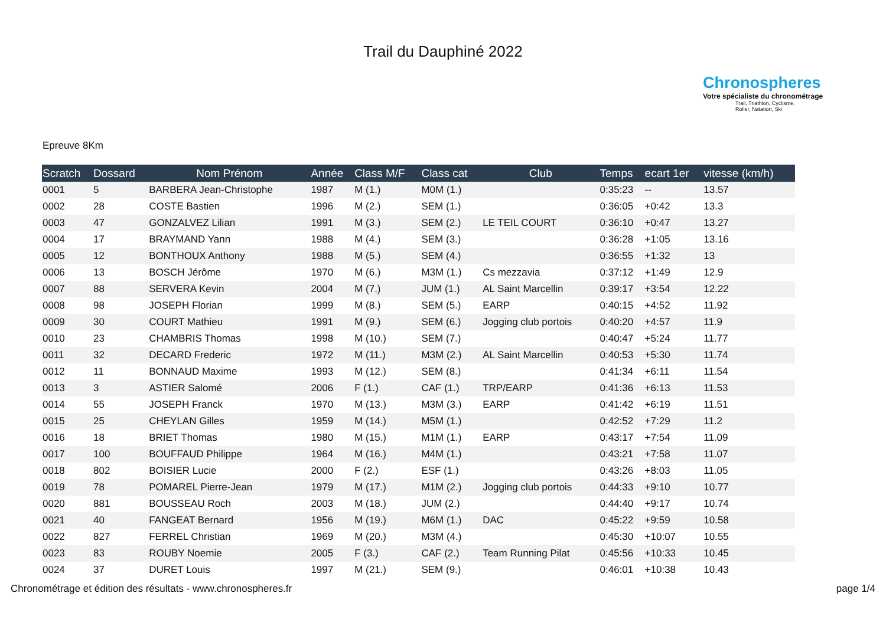Trail du Dauphiné 2022
Chronospheres
Votre spécialiste du chronométrage
Trail, Triathlon, Cyclisme,
Roller, Natation, Ski
Epreuve 8Km
| Scratch | Dossard | Nom Prénom | Année | Class M/F | Class cat | Club | Temps | ecart 1er | vitesse (km/h) |
| --- | --- | --- | --- | --- | --- | --- | --- | --- | --- |
| 0001 | 5 | BARBERA Jean-Christophe | 1987 | M (1.) | M0M (1.) | | 0:35:23 | -- | 13.57 |
| 0002 | 28 | COSTE Bastien | 1996 | M (2.) | SEM (1.) | | 0:36:05 | +0:42 | 13.3 |
| 0003 | 47 | GONZALVEZ Lilian | 1991 | M (3.) | SEM (2.) | LE TEIL COURT | 0:36:10 | +0:47 | 13.27 |
| 0004 | 17 | BRAYMAND Yann | 1988 | M (4.) | SEM (3.) | | 0:36:28 | +1:05 | 13.16 |
| 0005 | 12 | BONTHOUX Anthony | 1988 | M (5.) | SEM (4.) | | 0:36:55 | +1:32 | 13 |
| 0006 | 13 | BOSCH Jérôme | 1970 | M (6.) | M3M (1.) | Cs mezzavia | 0:37:12 | +1:49 | 12.9 |
| 0007 | 88 | SERVERA Kevin | 2004 | M (7.) | JUM (1.) | AL Saint Marcellin | 0:39:17 | +3:54 | 12.22 |
| 0008 | 98 | JOSEPH Florian | 1999 | M (8.) | SEM (5.) | EARP | 0:40:15 | +4:52 | 11.92 |
| 0009 | 30 | COURT Mathieu | 1991 | M (9.) | SEM (6.) | Jogging club portois | 0:40:20 | +4:57 | 11.9 |
| 0010 | 23 | CHAMBRIS Thomas | 1998 | M (10.) | SEM (7.) | | 0:40:47 | +5:24 | 11.77 |
| 0011 | 32 | DECARD Frederic | 1972 | M (11.) | M3M (2.) | AL Saint Marcellin | 0:40:53 | +5:30 | 11.74 |
| 0012 | 11 | BONNAUD Maxime | 1993 | M (12.) | SEM (8.) | | 0:41:34 | +6:11 | 11.54 |
| 0013 | 3 | ASTIER Salomé | 2006 | F (1.) | CAF (1.) | TRP/EARP | 0:41:36 | +6:13 | 11.53 |
| 0014 | 55 | JOSEPH Franck | 1970 | M (13.) | M3M (3.) | EARP | 0:41:42 | +6:19 | 11.51 |
| 0015 | 25 | CHEYLAN Gilles | 1959 | M (14.) | M5M (1.) | | 0:42:52 | +7:29 | 11.2 |
| 0016 | 18 | BRIET Thomas | 1980 | M (15.) | M1M (1.) | EARP | 0:43:17 | +7:54 | 11.09 |
| 0017 | 100 | BOUFFAUD Philippe | 1964 | M (16.) | M4M (1.) | | 0:43:21 | +7:58 | 11.07 |
| 0018 | 802 | BOISIER Lucie | 2000 | F (2.) | ESF (1.) | | 0:43:26 | +8:03 | 11.05 |
| 0019 | 78 | POMAREL Pierre-Jean | 1979 | M (17.) | M1M (2.) | Jogging club portois | 0:44:33 | +9:10 | 10.77 |
| 0020 | 881 | BOUSSEAU Roch | 2003 | M (18.) | JUM (2.) | | 0:44:40 | +9:17 | 10.74 |
| 0021 | 40 | FANGEAT Bernard | 1956 | M (19.) | M6M (1.) | DAC | 0:45:22 | +9:59 | 10.58 |
| 0022 | 827 | FERREL Christian | 1969 | M (20.) | M3M (4.) | | 0:45:30 | +10:07 | 10.55 |
| 0023 | 83 | ROUBY Noemie | 2005 | F (3.) | CAF (2.) | Team Running Pilat | 0:45:56 | +10:33 | 10.45 |
| 0024 | 37 | DURET Louis | 1997 | M (21.) | SEM (9.) | | 0:46:01 | +10:38 | 10.43 |
Chronométrage et édition des résultats - www.chronospheres.fr page 1/4